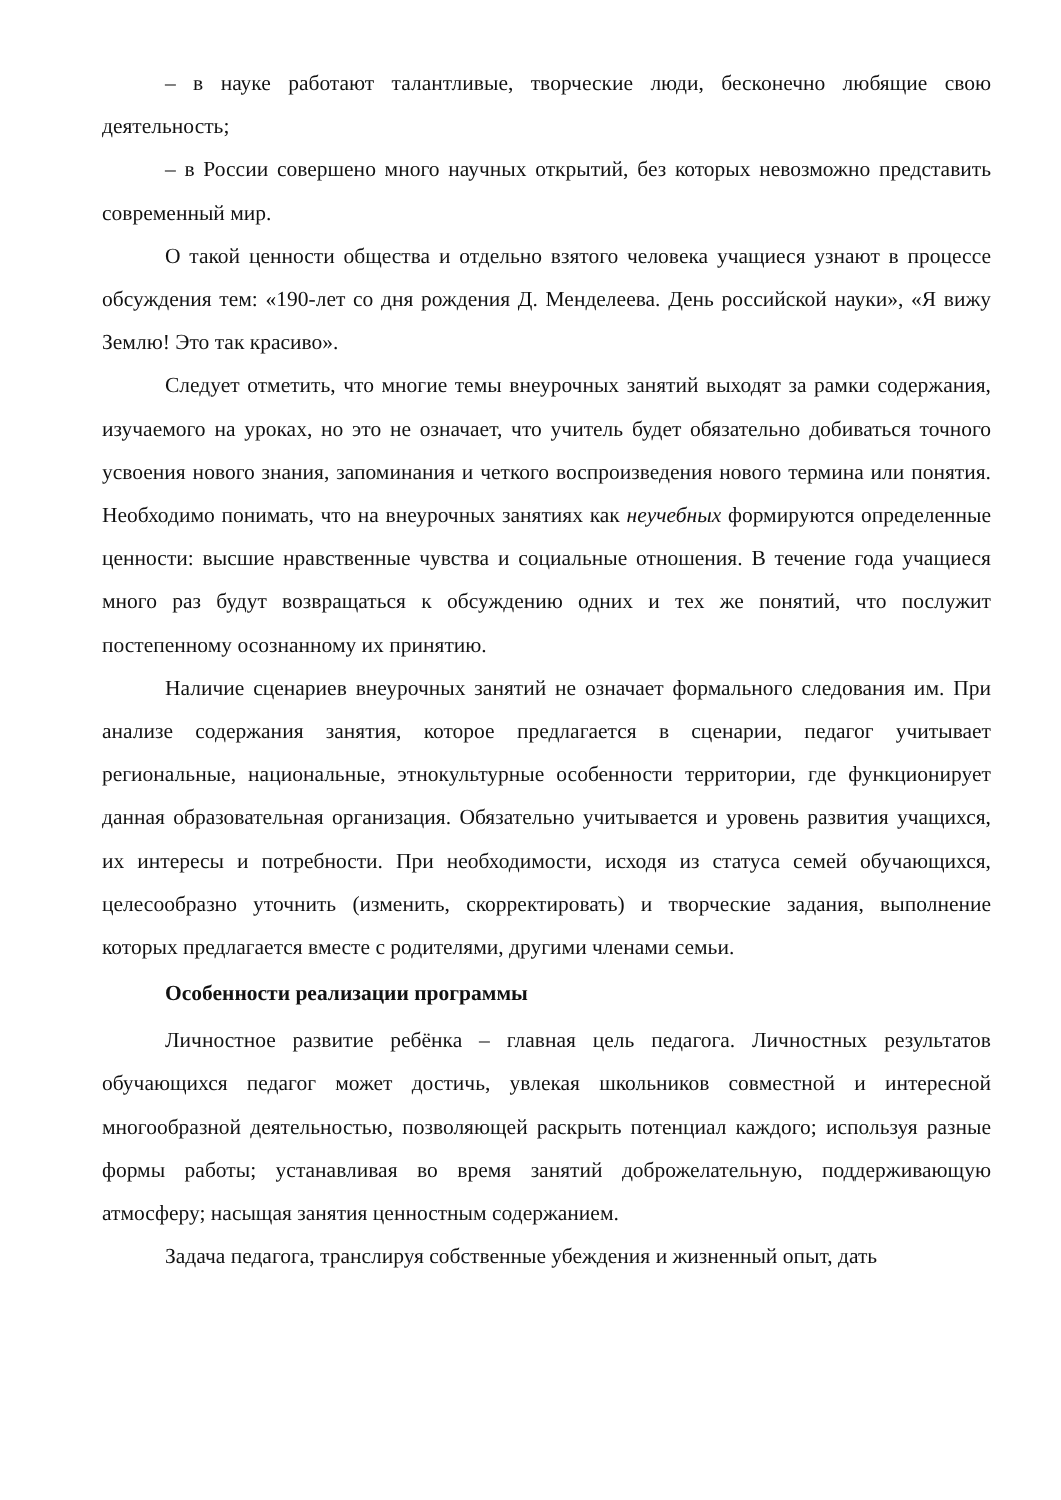– в науке работают талантливые, творческие люди, бесконечно любящие свою деятельность;
– в России совершено много научных открытий, без которых невозможно представить современный мир.
О такой ценности общества и отдельно взятого человека учащиеся узнают в процессе обсуждения тем: «190-лет со дня рождения Д. Менделеева. День российской науки», «Я вижу Землю! Это так красиво».
Следует отметить, что многие темы внеурочных занятий выходят за рамки содержания, изучаемого на уроках, но это не означает, что учитель будет обязательно добиваться точного усвоения нового знания, запоминания и четкого воспроизведения нового термина или понятия. Необходимо понимать, что на внеурочных занятиях как неучебных формируются определенные ценности: высшие нравственные чувства и социальные отношения. В течение года учащиеся много раз будут возвращаться к обсуждению одних и тех же понятий, что послужит постепенному осознанному их принятию.
Наличие сценариев внеурочных занятий не означает формального следования им. При анализе содержания занятия, которое предлагается в сценарии, педагог учитывает региональные, национальные, этнокультурные особенности территории, где функционирует данная образовательная организация. Обязательно учитывается и уровень развития учащихся, их интересы и потребности. При необходимости, исходя из статуса семей обучающихся, целесообразно уточнить (изменить, скорректировать) и творческие задания, выполнение которых предлагается вместе с родителями, другими членами семьи.
Особенности реализации программы
Личностное развитие ребёнка – главная цель педагога. Личностных результатов обучающихся педагог может достичь, увлекая школьников совместной и интересной многообразной деятельностью, позволяющей раскрыть потенциал каждого; используя разные формы работы; устанавливая во время занятий доброжелательную, поддерживающую атмосферу; насыщая занятия ценностным содержанием.
Задача педагога, транслируя собственные убеждения и жизненный опыт, дать